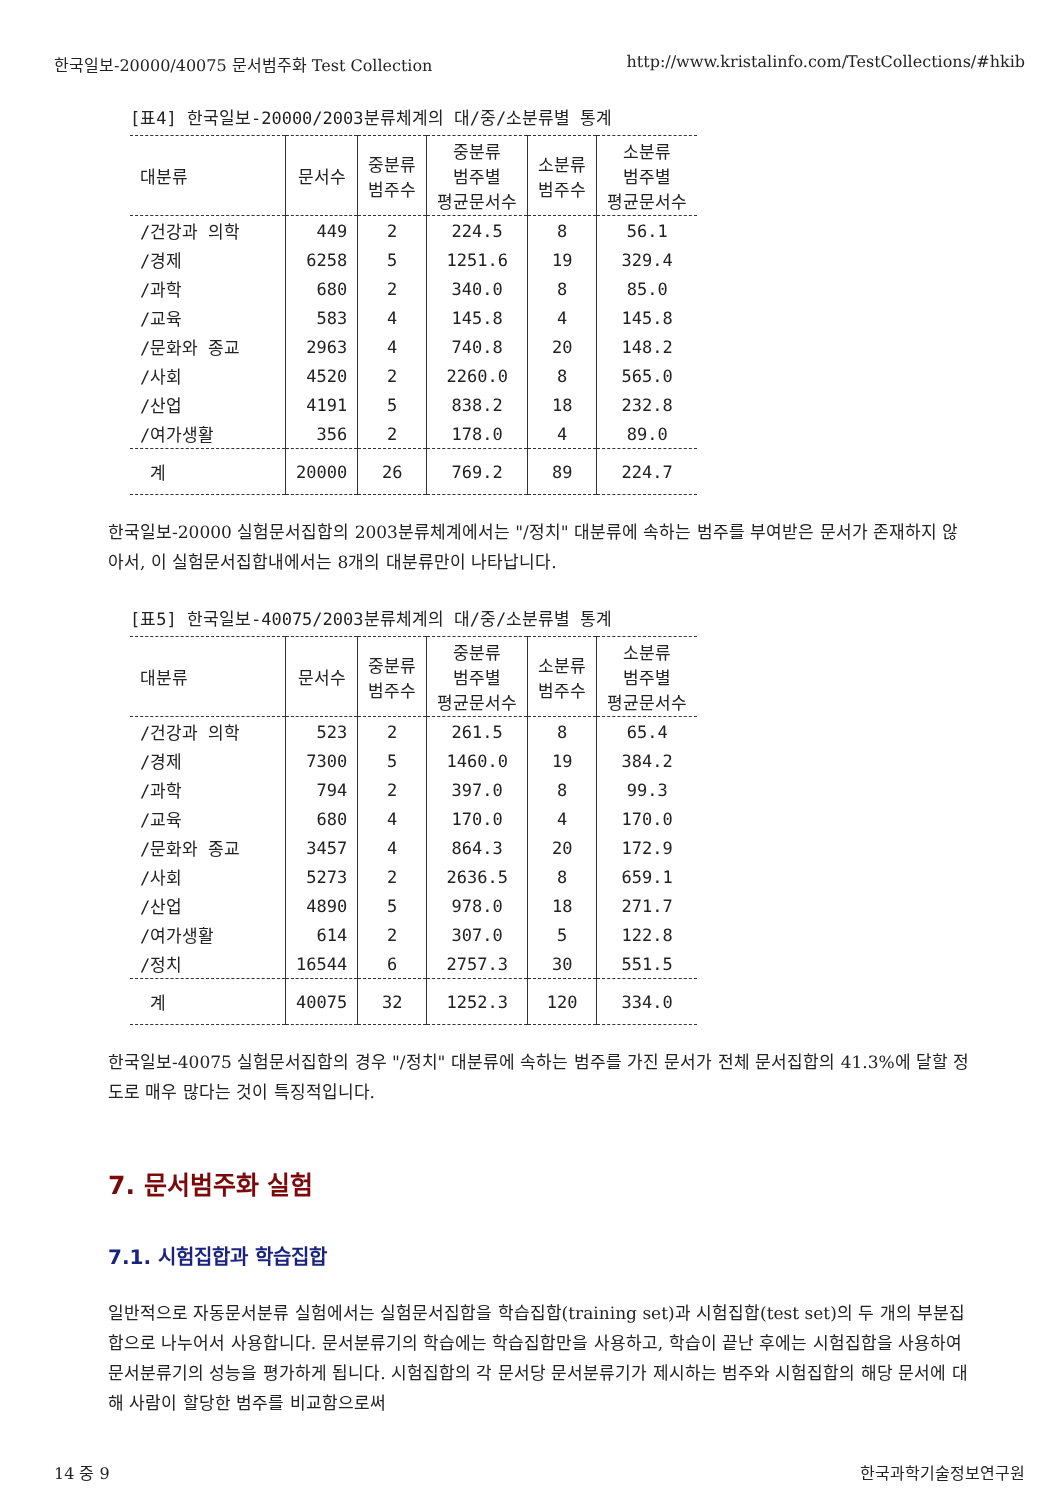한국일보-20000/40075 문서범주화 Test Collection http://www.kristalinfo.com/TestCollections/#hkib
[표4] 한국일보-20000/2003분류체계의 대/중/소분류별 통계
| 대분류 | 문서수 | 중분류 범주수 | 중분류 범주별 평균문서수 | 소분류 범주수 | 소분류 범주별 평균문서수 |
| --- | --- | --- | --- | --- | --- |
| /건강과 의학 | 449 | 2 | 224.5 | 8 | 56.1 |
| /경제 | 6258 | 5 | 1251.6 | 19 | 329.4 |
| /과학 | 680 | 2 | 340.0 | 8 | 85.0 |
| /교육 | 583 | 4 | 145.8 | 4 | 145.8 |
| /문화와 종교 | 2963 | 4 | 740.8 | 20 | 148.2 |
| /사회 | 4520 | 2 | 2260.0 | 8 | 565.0 |
| /산업 | 4191 | 5 | 838.2 | 18 | 232.8 |
| /여가생활 | 356 | 2 | 178.0 | 4 | 89.0 |
| 계 | 20000 | 26 | 769.2 | 89 | 224.7 |
한국일보-20000 실험문서집합의 2003분류체계에서는 "/정치" 대분류에 속하는 범주를 부여받은 문서가 존재하지 않아서, 이 실험문서집합내에서는 8개의 대분류만이 나타납니다.
[표5] 한국일보-40075/2003분류체계의 대/중/소분류별 통계
| 대분류 | 문서수 | 중분류 범주수 | 중분류 범주별 평균문서수 | 소분류 범주수 | 소분류 범주별 평균문서수 |
| --- | --- | --- | --- | --- | --- |
| /건강과 의학 | 523 | 2 | 261.5 | 8 | 65.4 |
| /경제 | 7300 | 5 | 1460.0 | 19 | 384.2 |
| /과학 | 794 | 2 | 397.0 | 8 | 99.3 |
| /교육 | 680 | 4 | 170.0 | 4 | 170.0 |
| /문화와 종교 | 3457 | 4 | 864.3 | 20 | 172.9 |
| /사회 | 5273 | 2 | 2636.5 | 8 | 659.1 |
| /산업 | 4890 | 5 | 978.0 | 18 | 271.7 |
| /여가생활 | 614 | 2 | 307.0 | 5 | 122.8 |
| /정치 | 16544 | 6 | 2757.3 | 30 | 551.5 |
| 계 | 40075 | 32 | 1252.3 | 120 | 334.0 |
한국일보-40075 실험문서집합의 경우 "/정치" 대분류에 속하는 범주를 가진 문서가 전체 문서집합의 41.3%에 달할 정도로 매우 많다는 것이 특징적입니다.
7. 문서범주화 실험
7.1. 시험집합과 학습집합
일반적으로 자동문서분류 실험에서는 실험문서집합을 학습집합(training set)과 시험집합(test set)의 두 개의 부분집합으로 나누어서 사용합니다. 문서분류기의 학습에는 학습집합만을 사용하고, 학습이 끝난 후에는 시험집합을 사용하여 문서분류기의 성능을 평가하게 됩니다. 시험집합의 각 문서당 문서분류기가 제시하는 범주와 시험집합의 해당 문서에 대해 사람이 할당한 범주를 비교함으로써
14 중 9 한국과학기술정보연구원